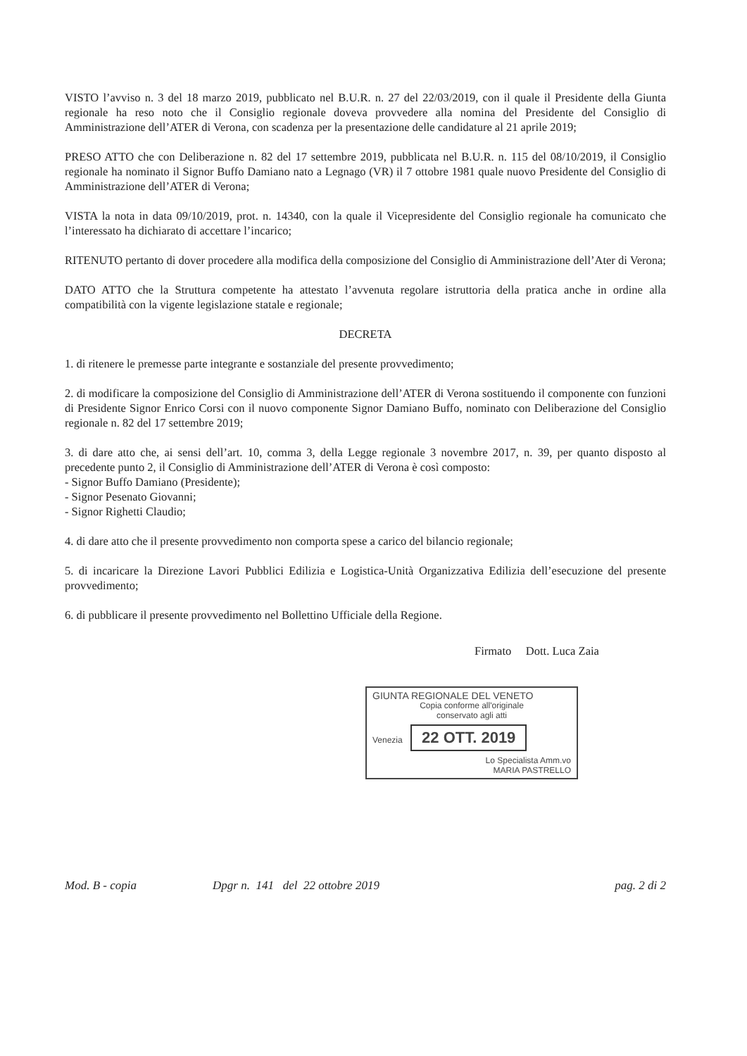VISTO l’avviso n. 3 del 18 marzo 2019, pubblicato nel B.U.R. n. 27 del 22/03/2019, con il quale il Presidente della Giunta regionale ha reso noto che il Consiglio regionale doveva provvedere alla nomina del Presidente del Consiglio di Amministrazione dell’ATER di Verona, con scadenza per la presentazione delle candidature al 21 aprile 2019;
PRESO ATTO che con Deliberazione n. 82 del 17 settembre 2019, pubblicata nel B.U.R. n. 115 del 08/10/2019, il Consiglio regionale ha nominato il Signor Buffo Damiano nato a Legnago (VR) il 7 ottobre 1981 quale nuovo Presidente del Consiglio di Amministrazione dell’ATER di Verona;
VISTA la nota in data 09/10/2019, prot. n. 14340, con la quale il Vicepresidente del Consiglio regionale ha comunicato che l’interessato ha dichiarato di accettare l’incarico;
RITENUTO pertanto di dover procedere alla modifica della composizione del Consiglio di Amministrazione dell’Ater di Verona;
DATO ATTO che la Struttura competente ha attestato l’avvenuta regolare istruttoria della pratica anche in ordine alla compatibilità con la vigente legislazione statale e regionale;
DECRETA
1. di ritenere le premesse parte integrante e sostanziale del presente provvedimento;
2. di modificare la composizione del Consiglio di Amministrazione dell’ATER di Verona sostituendo il componente con funzioni di Presidente Signor Enrico Corsi con il nuovo componente Signor Damiano Buffo, nominato con Deliberazione del Consiglio regionale n. 82 del 17 settembre 2019;
3. di dare atto che, ai sensi dell’art. 10, comma 3, della Legge regionale 3 novembre 2017, n. 39, per quanto disposto al precedente punto 2, il Consiglio di Amministrazione dell’ATER di Verona è così composto:
- Signor Buffo Damiano (Presidente);
- Signor Pesenato Giovanni;
- Signor Righetti Claudio;
4. di dare atto che il presente provvedimento non comporta spese a carico del bilancio regionale;
5. di incaricare la Direzione Lavori Pubblici Edilizia e Logistica-Unità Organizzativa Edilizia dell’esecuzione del presente provvedimento;
6. di pubblicare il presente provvedimento nel Bollettino Ufficiale della Regione.
Firmato Dott. Luca Zaia
GIUNTA REGIONALE DEL VENETO
Copia conforme all'originale
conservato agli atti
Venezia 22 OTT. 2019
Lo Specialista Amm.vo
MARIA PASTRELLO
Mod. B - copia Dpgr n. 141 del 22 ottobre 2019 pag. 2 di 2